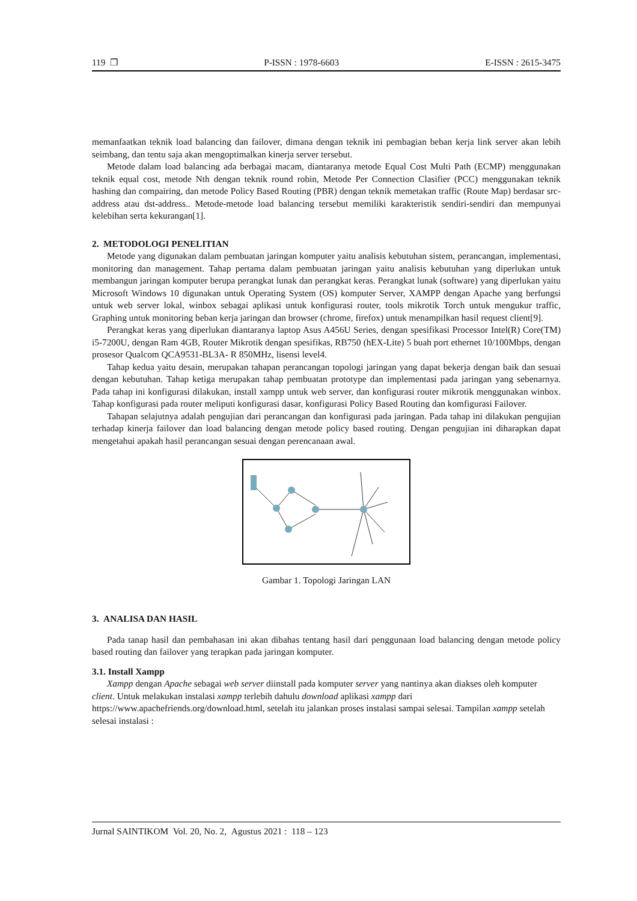119 ❐ P-ISSN : 1978-6603 E-ISSN : 2615-3475
memanfaatkan teknik load balancing dan failover, dimana dengan teknik ini pembagian beban kerja link server akan lebih seimbang, dan tentu saja akan mengoptimalkan kinerja server tersebut.
Metode dalam load balancing ada berbagai macam, diantaranya metode Equal Cost Multi Path (ECMP) menggunakan teknik equal cost, metode Nth dengan teknik round robin, Metode Per Connection Clasifier (PCC) menggunakan teknik hashing dan compairing, dan metode Policy Based Routing (PBR) dengan teknik memetakan traffic (Route Map) berdasar src-address atau dst-address.. Metode-metode load balancing tersebut memiliki karakteristik sendiri-sendiri dan mempunyai kelebihan serta kekurangan[1].
2. METODOLOGI PENELITIAN
Metode yang digunakan dalam pembuatan jaringan komputer yaitu analisis kebutuhan sistem, perancangan, implementasi, monitoring dan management. Tahap pertama dalam pembuatan jaringan yaitu analisis kebutuhan yang diperlukan untuk membangun jaringan komputer berupa perangkat lunak dan perangkat keras. Perangkat lunak (software) yang diperlukan yaitu Microsoft Windows 10 digunakan untuk Operating System (OS) komputer Server, XAMPP dengan Apache yang berfungsi untuk web server lokal, winbox sebagai aplikasi untuk konfigurasi router, tools mikrotik Torch untuk mengukur traffic, Graphing untuk monitoring beban kerja jaringan dan browser (chrome, firefox) untuk menampilkan hasil request client[9].
Perangkat keras yang diperlukan diantaranya laptop Asus A456U Series, dengan spesifikasi Processor Intel(R) Core(TM) i5-7200U, dengan Ram 4GB, Router Mikrotik dengan spesifikas, RB750 (hEX-Lite) 5 buah port ethernet 10/100Mbps, dengan prosesor Qualcom QCA9531-BL3A- R 850MHz, lisensi level4.
Tahap kedua yaitu desain, merupakan tahapan perancangan topologi jaringan yang dapat bekerja dengan baik dan sesuai dengan kebutuhan. Tahap ketiga merupakan tahap pembuatan prototype dan implementasi pada jaringan yang sebenarnya. Pada tahap ini konfigurasi dilakukan, install xampp untuk web server, dan konfigurasi router mikrotik menggunakan winbox. Tahap konfigurasi pada router meliputi konfigurasi dasar, konfigurasi Policy Based Routing dan komfigurasi Failover.
Tahapan selajutnya adalah pengujian dari perancangan dan konfigurasi pada jaringan. Pada tahap ini dilakukan pengujian terhadap kinerja failover dan load balancing dengan metode policy based routing. Dengan pengujian ini diharapkan dapat mengetahui apakah hasil perancangan sesuai dengan perencanaan awal.
Gambar 1. Topologi Jaringan LAN
3. ANALISA DAN HASIL
Pada tanap hasil dan pembahasan ini akan dibahas tentang hasil dari penggunaan load balancing dengan metode policy based routing dan failover yang terapkan pada jaringan komputer.
3.1. Install Xampp
Xampp dengan Apache sebagai web server diinstall pada komputer server yang nantinya akan diakses oleh komputer client. Untuk melakukan instalasi xampp terlebih dahulu download aplikasi xampp dari https://www.apachefriends.org/download.html, setelah itu jalankan proses instalasi sampai selesai. Tampilan xampp setelah selesai instalasi :
Jurnal SAINTIKOM Vol. 20, No. 2, Agustus 2021 : 118 – 123